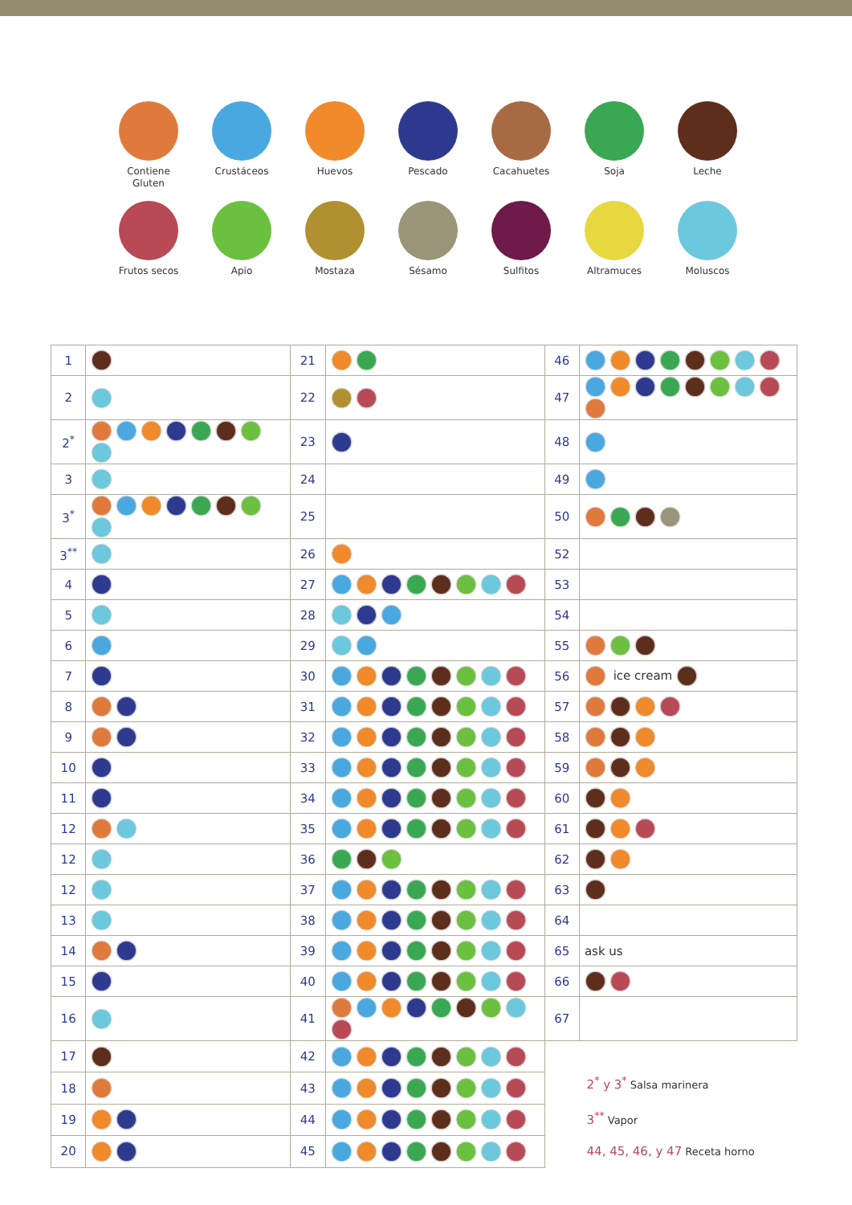Contiene
Gluten
Crustáceos
Huevos
Pescado
Cacahuetes
Soja
Leche
Frutos secos
Apio
Mostaza
Sésamo
Sulfitos
Altramuces
Moluscos
| 1 | | 21 | | 46 | |
| 2 | | 22 | | 47 | |
| 2<sup>*</sup> | | 23 | | 48 | |
| 3 | | 24 | | 49 | |
| 3<sup>*</sup> | | 25 | | 50 | |
| 3<sup>**</sup> | | 26 | | 52 | |
| 4 | | 27 | | 53 | |
| 5 | | 28 | | 54 | |
| 6 | | 29 | | 55 | |
| 7 | | 30 | | 56 | ice cream |
| 8 | | 31 | | 57 | |
| 9 | | 32 | | 58 | |
| 10 | | 33 | | 59 | |
| 11 | | 34 | | 60 | |
| 12 | | 35 | | 61 | |
| 12 | | 36 | | 62 | |
| 12 | | 37 | | 63 | |
| 13 | | 38 | | 64 | |
| 14 | | 39 | | 65 | ask us |
| 15 | | 40 | | 66 | |
| 16 | | 41 | | 67 | |
| 17 | | 42 | | 2<sup>*</sup> y 3<sup>*</sup> Salsa marinera 3<sup>**</sup> Vapor 44, 45, 46, y 47 Receta horno | |
| 18 | | 43 | | | |
| 19 | | 44 | | | |
| 20 | | 45 | | | |